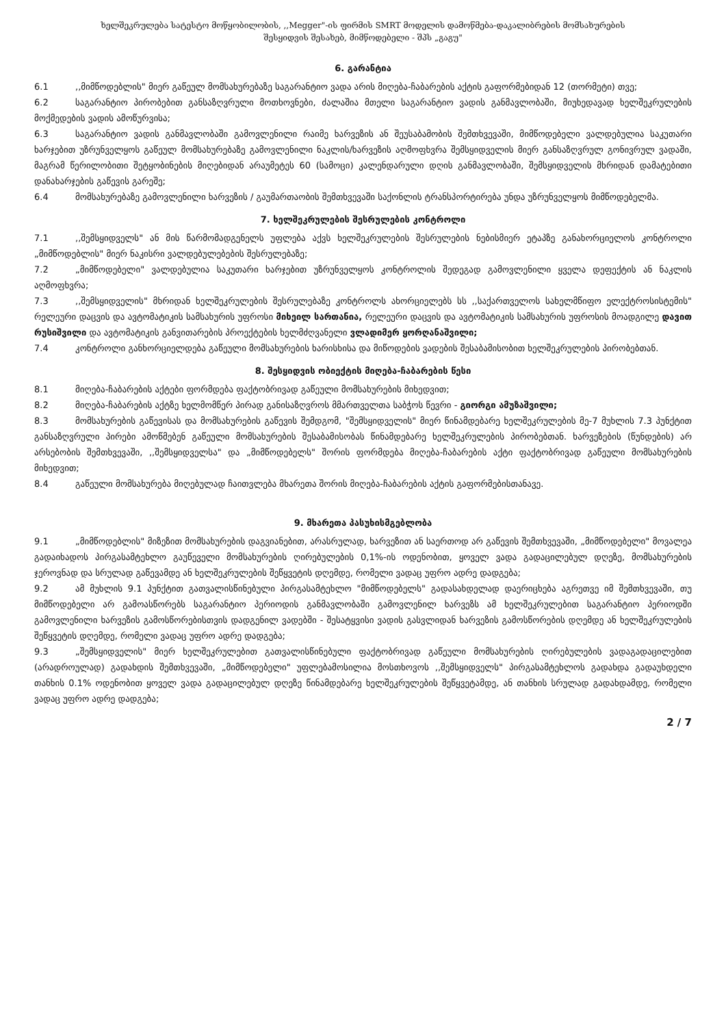ხელშეკრულება სატესტო მოწყობილობის, ,,Megger"-ის ფირმის SMRT მოდელის დამოწმება-დაკალიბრების მომსახურების
შესყიდვის შესახებ, მიმწოდებელი - შპს „გაგუ"
6. გარანტია
6.1,,მიმწოდებლის" მიერ გაწეულ მომსახურებაზე საგარანტიო ვადა არის მიღება-ჩაბარების აქტის გაფორმებიდან 12 (თორმეტი) თვე;
6.2 საგარანტიო პირობებით განსაზღვრული მოთხოვნები, ძალაშია მთელი საგარანტიო ვადის განმავლობაში, მიუხედავად ხელშეკრულების მოქმედების ვადის ამოწურვისა;
6.3 საგარანტიო ვადის განმავლობაში გამოვლენილი რაიმე ხარვეზის ან შეუსაბამობის შემთხვევაში, მიმწოდებელი ვალდებულია საკუთარი ხარჯებით უზრუნველყოს გაწეულ მომსახურებაზე გამოვლენილი ნაკლის/ხარვეზის აღმოფხვრა შემსყიდველის მიერ განსაზღვრულ გონივრულ ვადაში, მაგრამ წერილობითი შეტყობინების მიღებიდან არაუმეტეს 60 (სამოცი) კალენდარული დღის განმავლობაში, შემსყიდველის მხრიდან დამატებითი დანახარჯების გაწევის გარეშე;
6.4 მომსახურებაზე გამოვლენილი ხარვეზის / გაუმართაობის შემთხვევაში საქონლის ტრანსპორტირება უნდა უზრუნველყოს მიმწოდებელმა.
7. ხელშეკრულების შესრულების კონტროლი
7.1,,შემსყიდველს" ან მის წარმომადგენელს უფლება აქვს ხელშეკრულების შესრულების ნებისმიერ ეტაპზე განახორციელოს კონტროლი „მიმწოდებლის" მიერ ნაკისრი ვალდებულებების შესრულებაზე;
7.2 „მიმწოდებელი" ვალდებულია საკუთარი ხარჯებით უზრუნველყოს კონტროლის შედეგად გამოვლენილი ყველა დეფექტის ან ნაკლის აღმოფხვრა;
7.3,,შემსყიდველის" მხრიდან ხელშეკრულების შესრულებაზე კონტროლს ახორციელებს სს ,,საქართველოს სახელმწიფო ელექტროსისტემის" რელეური დაცვის და ავტომატიკის სამსახურის უფროსი მიხეილ სართანია, რელეური დაცვის და ავტომატიკის სამსახურის უფროსის მოადგილე დავით რუსიშვილი და ავტომატიკის განვითარების პროექტების ხელმძღვანელი ვლადიმერ ყორღანაშვილი;
7.4 კონტროლი განხორციელდება გაწეული მომსახურების ხარისხისა და მიწოდების ვადების შესაბამისობით ხელშეკრულების პირობებთან.
8. შესყიდვის ობიექტის მიღება-ჩაბარების წესი
8.1 მიღება-ჩაბარების აქტები ფორმდება ფაქტობრივად გაწეული მომსახურების მიხედვით;
8.2 მიღება-ჩაბარების აქტზე ხელმომწერ პირად განისაზღვროს მმართველთა საბჭოს წევრი - გიორგი ამუზაშვილი;
8.3 მომსახურების გაწევისას და მომსახურების გაწევის შემდგომ, "შემსყიდველის" მიერ წინამდებარე ხელშეკრულების მე-7 მუხლის 7.3 პუნქტით განსაზღვრული პირები ამოწმებენ გაწეული მომსახურების შესაბამისობას წინამდებარე ხელშეკრულების პირობებთან. ხარვეზების (წუნდების) არ არსებობის შემთხვევაში, ,,შემსყიდველსა" და „მიმწოდებელს" შორის ფორმდება მიღება-ჩაბარების აქტი ფაქტობრივად გაწეული მომსახურების მიხედვით;
8.4 გაწეული მომსახურება მიღებულად ჩაითვლება მხარეთა შორის მიღება-ჩაბარების აქტის გაფორმებისთანავე.
9. მხარეთა პასუხისმგებლობა
9.1 „მიმწოდებლის" მიზეზით მომსახურების დაგვიანებით, არასრულად, ხარვეზით ან საერთოდ არ გაწევის შემთხვევაში, „მიმწოდებელი" მოვალეა გადაიხადოს პირგასამტეხლო გაუწეველი მომსახურების ღირებულების 0,1%-ის ოდენობით, ყოველ ვადა გადაცილებულ დღეზე, მომსახურების ჯეროვნად და სრულად გაწევამდე ან ხელშეკრულების შეწყვეტის დღემდე, რომელი ვადაც უფრო ადრე დადგება;
9.2 ამ მუხლის 9.1 პუნქტით გათვალისწინებული პირგასამტეხლო "მიმწოდებელს" გადასახდელად დაერიცხება აგრეთვე იმ შემთხვევაში, თუ მიმწოდებელი არ გამოასწორებს საგარანტიო პერიოდის განმავლობაში გამოვლენილ ხარვეზს ამ ხელშეკრულებით საგარანტიო პერიოდში გამოვლენილი ხარვეზის გამოსწორებისთვის დადგენილ ვადებში - შესატყვისი ვადის გასვლიდან ხარვეზის გამოსწორების დღემდე ან ხელშეკრულების შეწყვეტის დღემდე, რომელი ვადაც უფრო ადრე დადგება;
9.3 „შემსყიდველის" მიერ ხელშეკრულებით გათვალისწინებული ფაქტობრივად გაწეული მომსახურების ღირებულების ვადაგადაცილებით (არადროულად) გადახდის შემთხვევაში, „მიმწოდებელი" უფლებამოსილია მოსთხოვოს ,,შემსყიდველს" პირგასამტეხლოს გადახდა გადაუხდელი თანხის 0.1% ოდენობით ყოველ ვადა გადაცილებულ დღეზე წინამდებარე ხელშეკრულების შეწყვეტამდე, ან თანხის სრულად გადახდამდე, რომელი ვადაც უფრო ადრე დადგება;
2 / 7